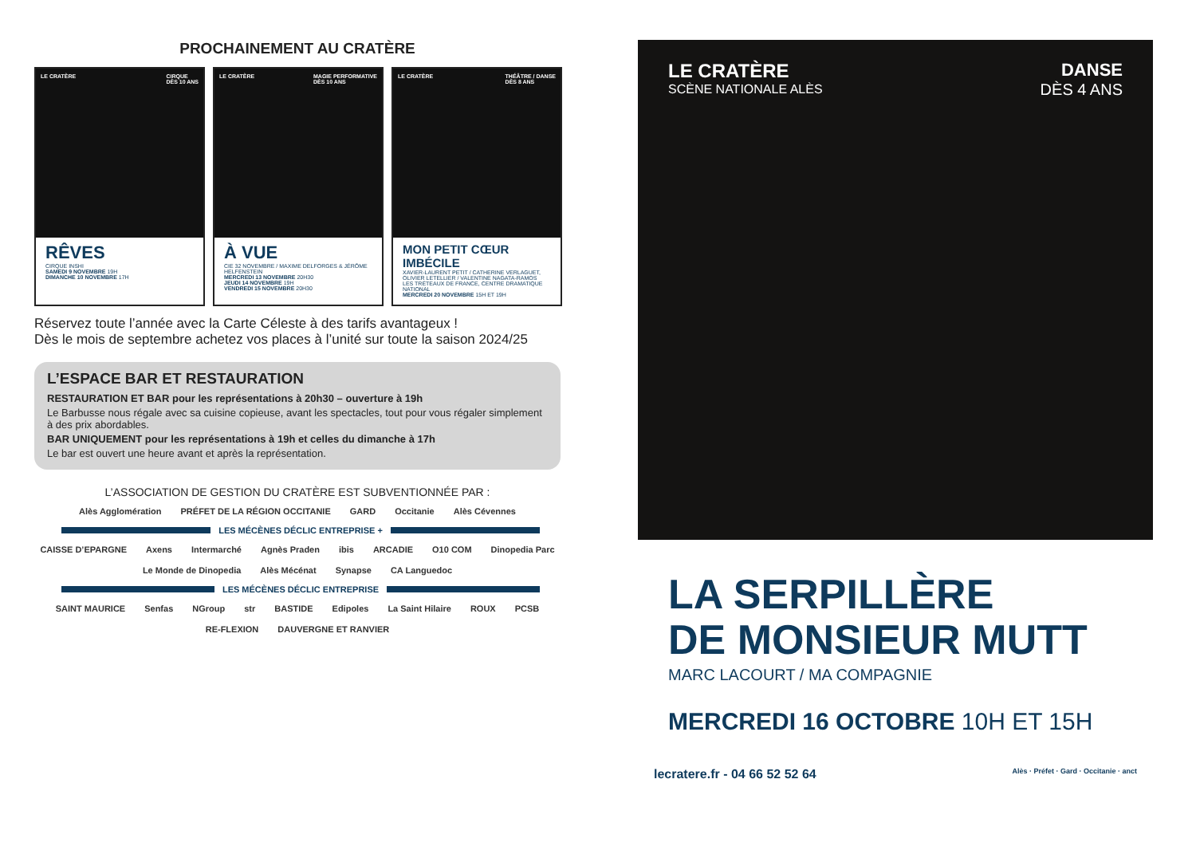PROCHAINEMENT AU CRATÈRE
LE CRATÈRE CIRQUE
DÈS 10 ANS
RÊVES
CIRQUE INSHI
SAMEDI 9 NOVEMBRE 19H
DIMANCHE 10 NOVEMBRE 17H
LE CRATÈRE MAGIE PERFORMATIVE
DÈS 10 ANS
À VUE
CIE 32 NOVEMBRE / MAXIME DELFORGES & JÉRÔME HELFENSTEIN
MERCREDI 13 NOVEMBRE 20H30
JEUDI 14 NOVEMBRE 19H
VENDREDI 15 NOVEMBRE 20H30
LE CRATÈRE THÉÂTRE / DANSE
DÈS 8 ANS
MON PETIT CŒUR IMBÉCILE
XAVIER-LAURENT PETIT / CATHERINE VERLAGUET, OLIVIER LETELLIER / VALENTINE NAGATA-RAMOS
LES TRÉTEAUX DE FRANCE, CENTRE DRAMATIQUE NATIONAL
MERCREDI 20 NOVEMBRE 15H ET 19H
Réservez toute l’année avec la Carte Céleste à des tarifs avantageux !
Dès le mois de septembre achetez vos places à l’unité sur toute la saison 2024/25
L’ESPACE BAR ET RESTAURATION
RESTAURATION ET BAR pour les représentations à 20h30 – ouverture à 19h
Le Barbusse nous régale avec sa cuisine copieuse, avant les spectacles, tout pour vous régaler simplement à des prix abordables.
BAR UNIQUEMENT pour les représentations à 19h et celles du dimanche à 17h
Le bar est ouvert une heure avant et après la représentation.
L’ASSOCIATION DE GESTION DU CRATÈRE EST SUBVENTIONNÉE PAR :
Alès Agglomération PRÉFET DE LA RÉGION OCCITANIE GARD Occitanie Alès Cévennes
LES MÉCÈNES DÉCLIC ENTREPRISE +
CAISSE D’EPARGNE Axens Intermarché Agnès Praden ibis ARCADIE O10 COM Dinopedia Parc Le Monde de Dinopedia Alès Mécénat Synapse CA Languedoc
LES MÉCÈNES DÉCLIC ENTREPRISE
SAINT MAURICE Senfas NGroup str BASTIDE Edipoles La Saint Hilaire ROUX PCSB RE-FLEXION DAUVERGNE ET RANVIER
LE CRATÈRE
SCÈNE NATIONALE ALÈS
DANSE
DÈS 4 ANS
LA SERPILLÈRE
DE MONSIEUR MUTT
MARC LACOURT / MA COMPAGNIE
MERCREDI 16 OCTOBRE 10H ET 15H
lecratere.fr - 04 66 52 52 64 Alès · Préfet · Gard · Occitanie · anct